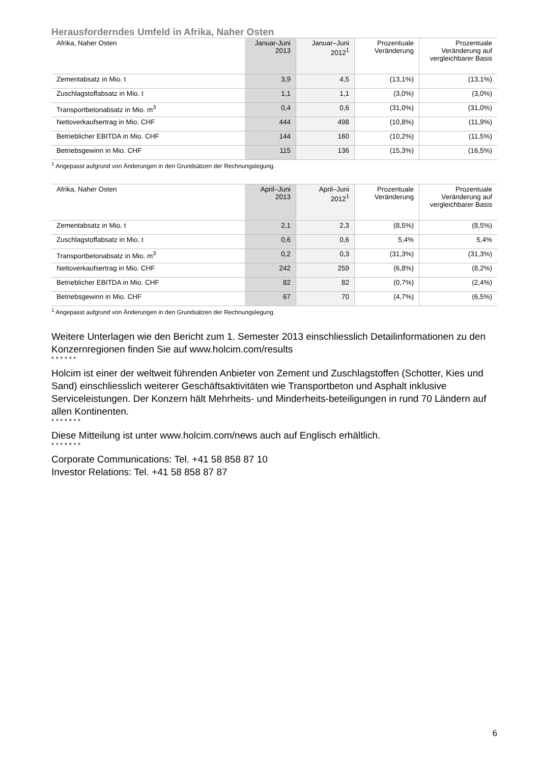Herausforderndes Umfeld in Afrika, Naher Osten
| Afrika, Naher Osten | Januar-Juni 2013 | Januar–Juni 2012<sup>1</sup> | Prozentuale Veränderung | Prozentuale Veränderung auf vergleichbarer Basis |
| --- | --- | --- | --- | --- |
| Zementabsatz in Mio. t | 3,9 | 4,5 | (13,1%) | (13,1%) |
| Zuschlagstoffabsatz in Mio. t | 1,1 | 1,1 | (3,0%) | (3,0%) |
| Transportbetonabsatz in Mio. m<sup>3</sup> | 0,4 | 0,6 | (31,0%) | (31,0%) |
| Nettoverkaufsertrag in Mio. CHF | 444 | 498 | (10,8%) | (11,9%) |
| Betrieblicher EBITDA in Mio. CHF | 144 | 160 | (10,2%) | (11,5%) |
| Betriebsgewinn in Mio. CHF | 115 | 136 | (15,3%) | (16,5%) |
<sup>1</sup> Angepasst aufgrund von Änderungen in den Grundsätzen der Rechnungslegung.
| Afrika, Naher Osten | April–Juni 2013 | April–Juni 2012<sup>1</sup> | Prozentuale Veränderung | Prozentuale Veränderung auf vergleichbarer Basis |
| --- | --- | --- | --- | --- |
| Zementabsatz in Mio. t | 2,1 | 2,3 | (8,5%) | (8,5%) |
| Zuschlagstoffabsatz in Mio. t | 0,6 | 0,6 | 5,4% | 5,4% |
| Transportbetonabsatz in Mio. m<sup>3</sup> | 0,2 | 0,3 | (31,3%) | (31,3%) |
| Nettoverkaufsertrag in Mio. CHF | 242 | 259 | (6,8%) | (8,2%) |
| Betrieblicher EBITDA in Mio. CHF | 82 | 82 | (0,7%) | (2,4%) |
| Betriebsgewinn in Mio. CHF | 67 | 70 | (4,7%) | (6,5%) |
<sup>1</sup> Angepasst aufgrund von Änderungen in den Grundsätzen der Rechnungslegung.
Weitere Unterlagen wie den Bericht zum 1. Semester 2013 einschliesslich Detailinformationen zu den Konzernregionen finden Sie auf www.holcim.com/results
* * * * * *
Holcim ist einer der weltweit führenden Anbieter von Zement und Zuschlagstoffen (Schotter, Kies und Sand) einschliesslich weiterer Geschäftsaktivitäten wie Transportbeton und Asphalt inklusive Serviceleistungen. Der Konzern hält Mehrheits- und Minderheits-beteiligungen in rund 70 Ländern auf allen Kontinenten.
* * * * * * *
Diese Mitteilung ist unter www.holcim.com/news auch auf Englisch erhältlich.
* * * * * * *
Corporate Communications: Tel. +41 58 858 87 10
Investor Relations: Tel. +41 58 858 87 87
6